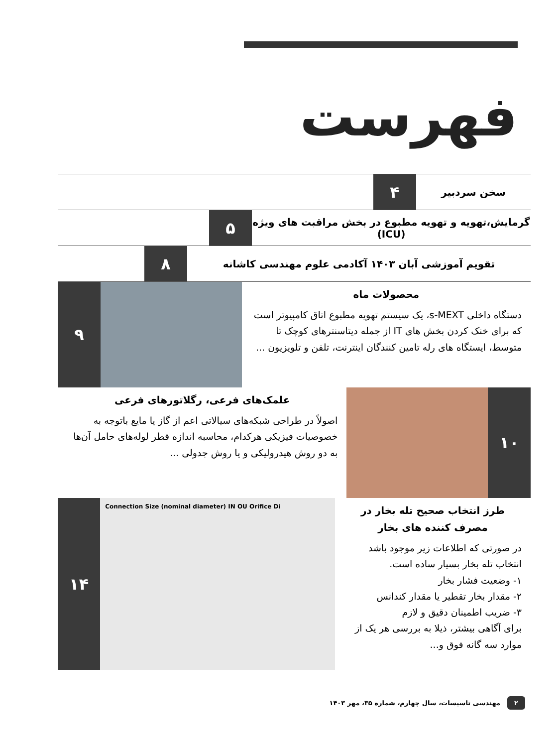فهرست
سخن سردبیر
۴
گرمایش،تهویه و تهویه مطبوع در بخش مراقبت های ویژه (ICU)
۵
تقویم آموزشی آبان ۱۴۰۳ آکادمی علوم مهندسی کاشانه
۸
محصولات ماه
دستگاه داخلی s-MEXT، یک سیستم تهویه مطبوع اتاق کامپیوتر است که برای خنک کردن بخش های IT از جمله دیتاسنترهای کوچک تا متوسط، ایستگاه های رله تامین کنندگان اینترنت، تلفن و تلویزیون ...
۹
۱۰
علمک‌های فرعی، رگلاتورهای فرعی
اصولاً در طراحی شبکه‌های سیالاتی اعم از گاز یا مایع باتوجه به خصوصیات فیزیکی هرکدام، محاسبه اندازه قطر لوله‌های حامل آن‌ها به دو روش هیدرولیکی و یا روش جدولی ...
طرز انتخاب صحیح تله بخار در مصرف کننده های بخار
در صورتی که اطلاعات زیر موجود باشد انتخاب تله بخار بسیار ساده است.
۱- وضعیت فشار بخار
۲- مقدار بخار تقطیر یا مقدار کندانس
۳- ضریب اطمینان دقیق و لازم
برای آگاهی بیشتر، ذیلا به بررسی هر یک از موارد سه گانه فوق و...
Connection Size (nominal diameter) IN OU Orifice Di
۱۴
۲ مهندسی تاسیسات، سال چهارم، شماره ۳۵، مهر ۱۴۰۳